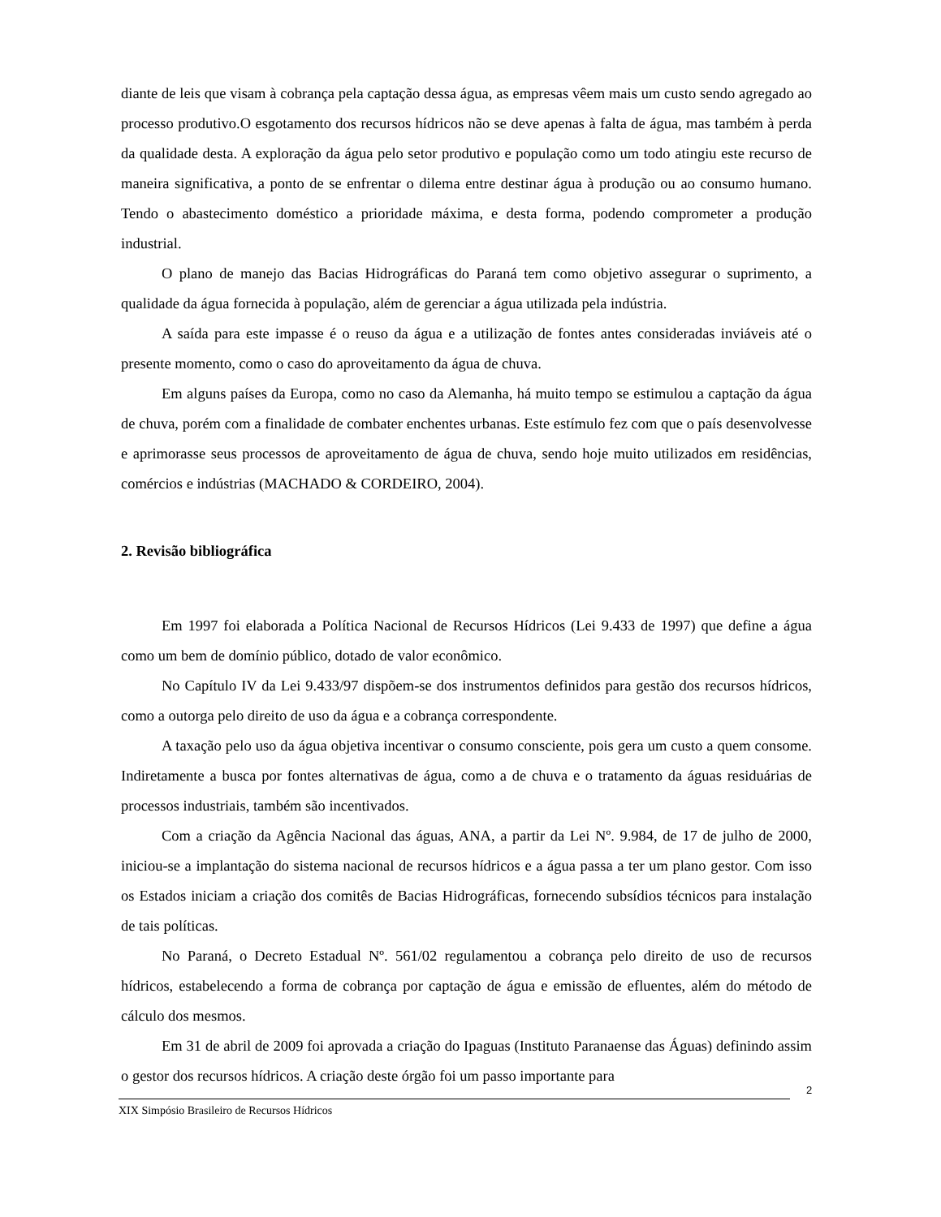diante de leis que visam à cobrança pela captação dessa água, as empresas vêem mais um custo sendo agregado ao processo produtivo.O esgotamento dos recursos hídricos não se deve apenas à falta de água, mas também à perda da qualidade desta. A exploração da água pelo setor produtivo e população como um todo atingiu este recurso de maneira significativa, a ponto de se enfrentar o dilema entre destinar água à produção ou ao consumo humano. Tendo o abastecimento doméstico a prioridade máxima, e desta forma, podendo comprometer a produção industrial.
O plano de manejo das Bacias Hidrográficas do Paraná tem como objetivo assegurar o suprimento, a qualidade da água fornecida à população, além de gerenciar a água utilizada pela indústria.
A saída para este impasse é o reuso da água e a utilização de fontes antes consideradas inviáveis até o presente momento, como o caso do aproveitamento da água de chuva.
Em alguns países da Europa, como no caso da Alemanha, há muito tempo se estimulou a captação da água de chuva, porém com a finalidade de combater enchentes urbanas. Este estímulo fez com que o país desenvolvesse e aprimorasse seus processos de aproveitamento de água de chuva, sendo hoje muito utilizados em residências, comércios e indústrias (MACHADO & CORDEIRO, 2004).
2. Revisão bibliográfica
Em 1997 foi elaborada a Política Nacional de Recursos Hídricos (Lei 9.433 de 1997) que define a água como um bem de domínio público, dotado de valor econômico.
No Capítulo IV da Lei 9.433/97 dispõem-se dos instrumentos definidos para gestão dos recursos hídricos, como a outorga pelo direito de uso da água e a cobrança correspondente.
A taxação pelo uso da água objetiva incentivar o consumo consciente, pois gera um custo a quem consome. Indiretamente a busca por fontes alternativas de água, como a de chuva e o tratamento da águas residuárias de processos industriais, também são incentivados.
Com a criação da Agência Nacional das águas, ANA, a partir da Lei Nº. 9.984, de 17 de julho de 2000, iniciou-se a implantação do sistema nacional de recursos hídricos e a água passa a ter um plano gestor. Com isso os Estados iniciam a criação dos comitês de Bacias Hidrográficas, fornecendo subsídios técnicos para instalação de tais políticas.
No Paraná, o Decreto Estadual Nº. 561/02 regulamentou a cobrança pelo direito de uso de recursos hídricos, estabelecendo a forma de cobrança por captação de água e emissão de efluentes, além do método de cálculo dos mesmos.
Em 31 de abril de 2009 foi aprovada a criação do Ipaguas (Instituto Paranaense das Águas) definindo assim o gestor dos recursos hídricos. A criação deste órgão foi um passo importante para
2
XIX Simpósio Brasileiro de Recursos Hídricos